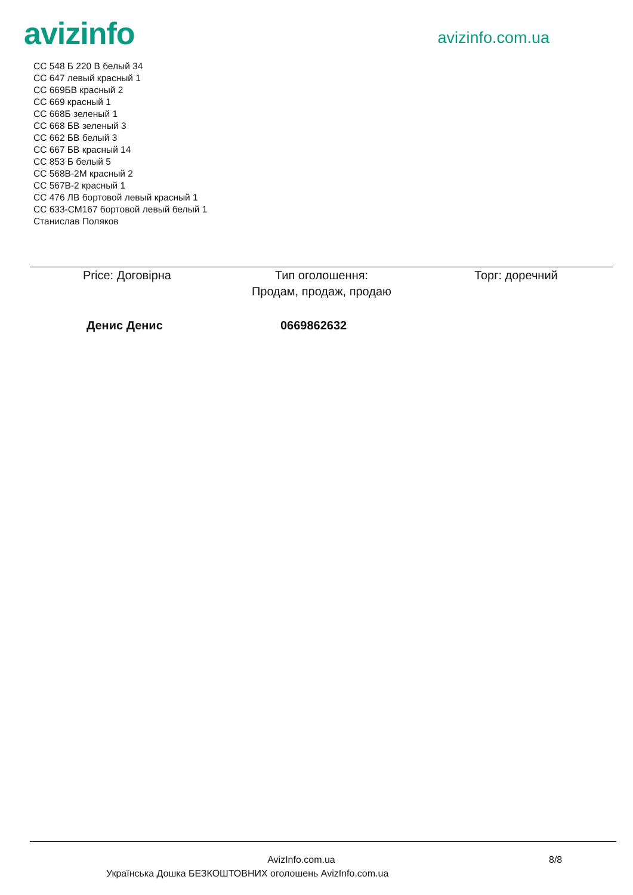avizinfo
avizinfo.com.ua
СС 548 Б 220 В белый 34
СС 647 левый красный 1
СС 669БВ красный 2
СС 669 красный 1
СС 668Б зеленый 1
СС 668 БВ зеленый 3
СС 662 БВ белый 3
СС 667 БВ красный 14
СС 853 Б белый 5
СС 568В-2М красный 2
СС 567В-2 красный 1
СС 476 ЛВ бортовой левый красный 1
СС 633-СМ167 бортовой левый белый 1
Станислав Поляков
Price: Договірна Тип оголошення:
Продам, продаж, продаю
Торг: доречний
Денис Денис 0669862632
AvizInfo.com.ua 8/8
Українська Дошка БЕЗКОШТОВНИХ оголошень AvizInfo.com.ua